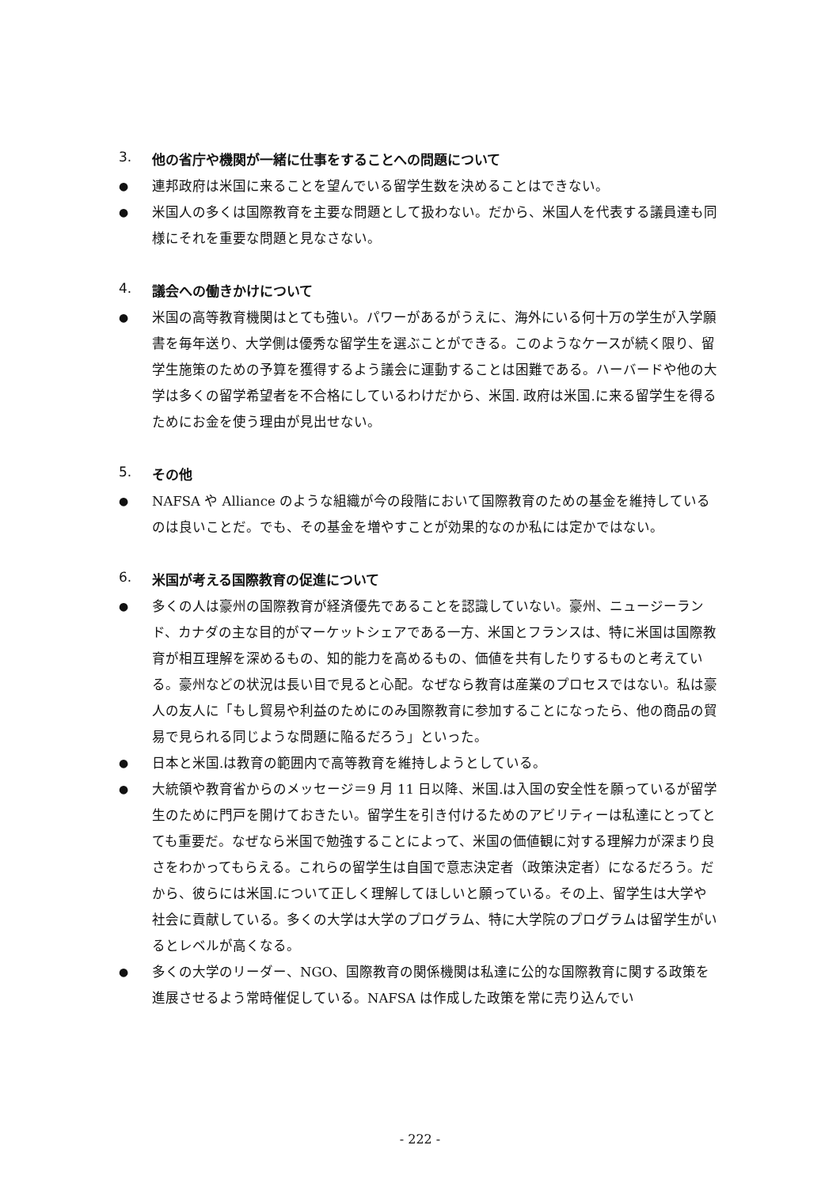3. 他の省庁や機関が一緒に仕事をすることへの問題について
●
連邦政府は米国に来ることを望んでいる留学生数を決めることはできない。
●
米国人の多くは国際教育を主要な問題として扱わない。だから、米国人を代表する議員達も同様にそれを重要な問題と見なさない。
4. 議会への働きかけについて
●
米国の高等教育機関はとても強い。パワーがあるがうえに、海外にいる何十万の学生が入学願書を毎年送り、大学側は優秀な留学生を選ぶことができる。このようなケースが続く限り、留学生施策のための予算を獲得するよう議会に運動することは困難である。ハーバードや他の大学は多くの留学希望者を不合格にしているわけだから、米国. 政府は米国.に来る留学生を得るためにお金を使う理由が見出せない。
5. その他
●
NAFSA や Alliance のような組織が今の段階において国際教育のための基金を維持しているのは良いことだ。でも、その基金を増やすことが効果的なのか私には定かではない。
6. 米国が考える国際教育の促進について
●
多くの人は豪州の国際教育が経済優先であることを認識していない。豪州、ニュージーランド、カナダの主な目的がマーケットシェアである一方、米国とフランスは、特に米国は国際教育が相互理解を深めるもの、知的能力を高めるもの、価値を共有したりするものと考えている。豪州などの状況は長い目で見ると心配。なぜなら教育は産業のプロセスではない。私は豪人の友人に「もし貿易や利益のためにのみ国際教育に参加することになったら、他の商品の貿易で見られる同じような問題に陥るだろう」といった。
●
日本と米国.は教育の範囲内で高等教育を維持しようとしている。
●
大統領や教育省からのメッセージ＝9 月 11 日以降、米国.は入国の安全性を願っているが留学生のために門戸を開けておきたい。留学生を引き付けるためのアビリティーは私達にとってとても重要だ。なぜなら米国で勉強することによって、米国の価値観に対する理解力が深まり良さをわかってもらえる。これらの留学生は自国で意志決定者（政策決定者）になるだろう。だから、彼らには米国.について正しく理解してほしいと願っている。その上、留学生は大学や社会に貢献している。多くの大学は大学のプログラム、特に大学院のプログラムは留学生がいるとレベルが高くなる。
●
多くの大学のリーダー、NGO、国際教育の関係機関は私達に公的な国際教育に関する政策を進展させるよう常時催促している。NAFSA は作成した政策を常に売り込んでい
- 222 -